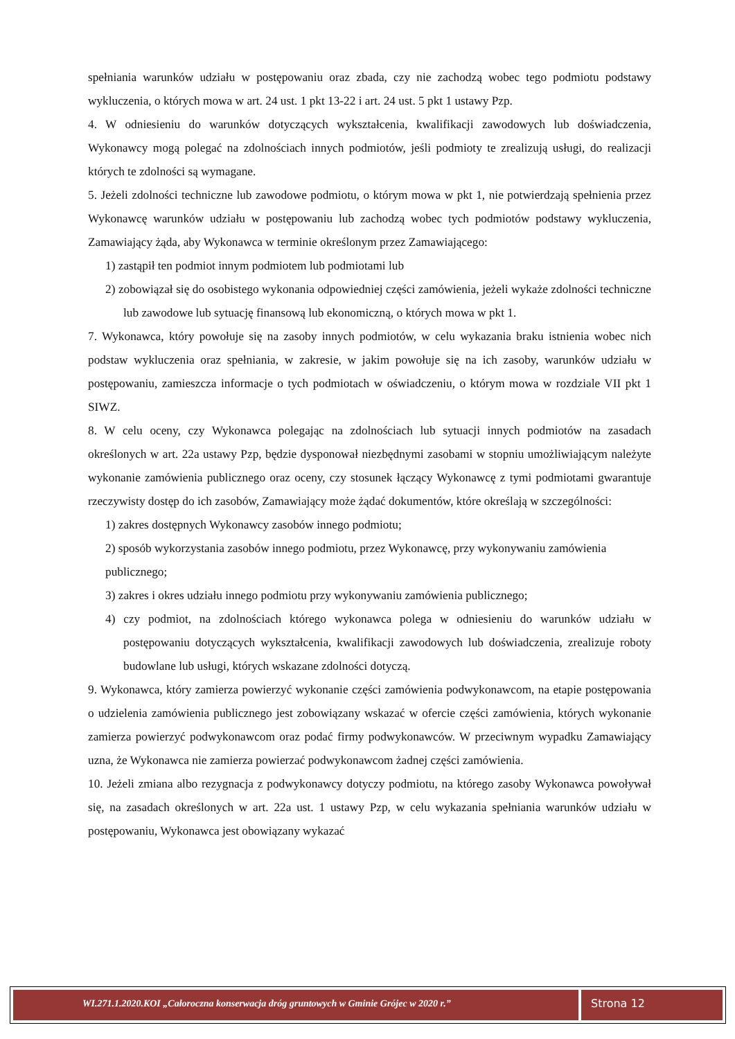spełniania warunków udziału w postępowaniu oraz zbada, czy nie zachodzą wobec tego podmiotu podstawy wykluczenia, o których mowa w art. 24 ust. 1 pkt 13-22 i art. 24 ust. 5 pkt 1 ustawy Pzp.
4. W odniesieniu do warunków dotyczących wykształcenia, kwalifikacji zawodowych lub doświadczenia, Wykonawcy mogą polegać na zdolnościach innych podmiotów, jeśli podmioty te zrealizują usługi, do realizacji których te zdolności są wymagane.
5. Jeżeli zdolności techniczne lub zawodowe podmiotu, o którym mowa w pkt 1, nie potwierdzają spełnienia przez Wykonawcę warunków udziału w postępowaniu lub zachodzą wobec tych podmiotów podstawy wykluczenia, Zamawiający żąda, aby Wykonawca w terminie określonym przez Zamawiającego:
1) zastąpił ten podmiot innym podmiotem lub podmiotami lub
2) zobowiązał się do osobistego wykonania odpowiedniej części zamówienia, jeżeli wykaże zdolności techniczne lub zawodowe lub sytuację finansową lub ekonomiczną, o których mowa w pkt 1.
7. Wykonawca, który powołuje się na zasoby innych podmiotów, w celu wykazania braku istnienia wobec nich podstaw wykluczenia oraz spełniania, w zakresie, w jakim powołuje się na ich zasoby, warunków udziału w postępowaniu, zamieszcza informacje o tych podmiotach w oświadczeniu, o którym mowa w rozdziale VII pkt 1 SIWZ.
8. W celu oceny, czy Wykonawca polegając na zdolnościach lub sytuacji innych podmiotów na zasadach określonych w art. 22a ustawy Pzp, będzie dysponował niezbędnymi zasobami w stopniu umożliwiającym należyte wykonanie zamówienia publicznego oraz oceny, czy stosunek łączący Wykonawcę z tymi podmiotami gwarantuje rzeczywisty dostęp do ich zasobów, Zamawiający może żądać dokumentów, które określają w szczególności:
1) zakres dostępnych Wykonawcy zasobów innego podmiotu;
2) sposób wykorzystania zasobów innego podmiotu, przez Wykonawcę, przy wykonywaniu zamówienia publicznego;
3) zakres i okres udziału innego podmiotu przy wykonywaniu zamówienia publicznego;
4) czy podmiot, na zdolnościach którego wykonawca polega w odniesieniu do warunków udziału w postępowaniu dotyczących wykształcenia, kwalifikacji zawodowych lub doświadczenia, zrealizuje roboty budowlane lub usługi, których wskazane zdolności dotyczą.
9. Wykonawca, który zamierza powierzyć wykonanie części zamówienia podwykonawcom, na etapie postępowania o udzielenia zamówienia publicznego jest zobowiązany wskazać w ofercie części zamówienia, których wykonanie zamierza powierzyć podwykonawcom oraz podać firmy podwykonawców. W przeciwnym wypadku Zamawiający uzna, że Wykonawca nie zamierza powierzać podwykonawcom żadnej części zamówienia.
10. Jeżeli zmiana albo rezygnacja z podwykonawcy dotyczy podmiotu, na którego zasoby Wykonawca powoływał się, na zasadach określonych w art. 22a ust. 1 ustawy Pzp, w celu wykazania spełniania warunków udziału w postępowaniu, Wykonawca jest obowiązany wykazać
WI.271.1.2020.KOI „Całoroczna konserwacja dróg gruntowych w Gminie Grójec w 2020 r.”
Strona 12